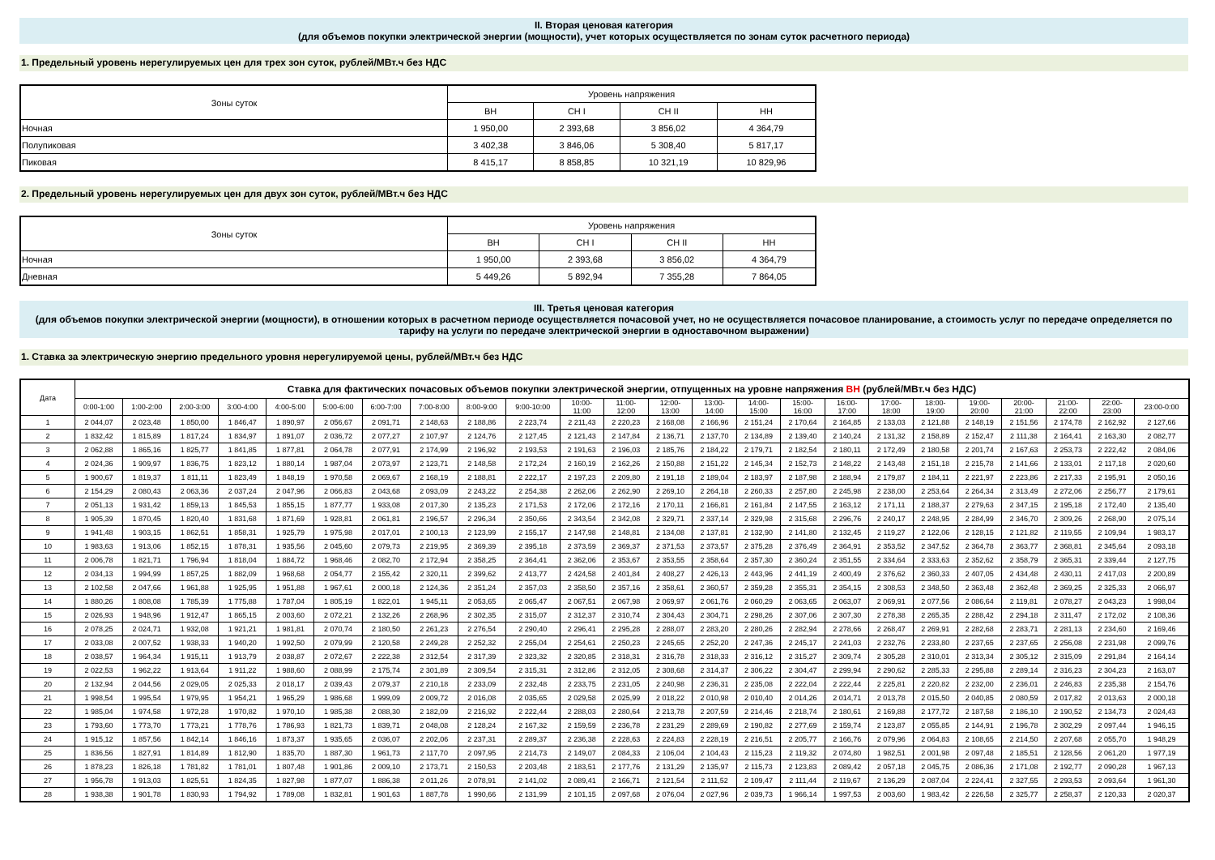II. Вторая ценовая категория
(для объемов покупки электрической энергии (мощности), учет которых осуществляется по зонам суток расчетного периода)
1. Предельный уровень нерегулируемых цен для трех зон суток, рублей/МВт.ч без НДС
| Зоны суток | Уровень напряжения | | | |
| --- | --- | --- | --- | --- |
| | ВН | СН I | СН II | НН |
| Ночная | 1 950,00 | 2 393,68 | 3 856,02 | 4 364,79 |
| Полупиковая | 3 402,38 | 3 846,06 | 5 308,40 | 5 817,17 |
| Пиковая | 8 415,17 | 8 858,85 | 10 321,19 | 10 829,96 |
2. Предельный уровень нерегулируемых цен для двух зон суток, рублей/МВт.ч без НДС
| Зоны суток | Уровень напряжения | | | |
| --- | --- | --- | --- | --- |
| | ВН | СН I | СН II | НН |
| Ночная | 1 950,00 | 2 393,68 | 3 856,02 | 4 364,79 |
| Дневная | 5 449,26 | 5 892,94 | 7 355,28 | 7 864,05 |
III. Третья ценовая категория
(для объемов покупки электрической энергии (мощности), в отношении которых в расчетном периоде осуществляется почасовой учет, но не осуществляется почасовое планирование, а стоимость услуг по передаче определяется по тарифу на услуги по передаче электрической энергии в одноставочном выражении)
1. Ставка за электрическую энергию предельного уровня нерегулируемой цены, рублей/МВт.ч без НДС
| Дата | Ставка для фактических почасовых объемов покупки электрической энергии, отпущенных на уровне напряжения ВН (рублей/МВт.ч без НДС) | | | | | | | | | | | | | | | | | | | | | | | |
| --- | --- | --- | --- | --- | --- | --- | --- | --- | --- | --- | --- | --- | --- | --- | --- | --- | --- | --- | --- | --- | --- | --- | --- | --- |
| | 0:00-1:00 | 1:00-2:00 | 2:00-3:00 | 3:00-4:00 | 4:00-5:00 | 5:00-6:00 | 6:00-7:00 | 7:00-8:00 | 8:00-9:00 | 9:00-10:00 | 10:00- 11:00 | 11:00- 12:00 | 12:00- 13:00 | 13:00- 14:00 | 14:00- 15:00 | 15:00- 16:00 | 16:00- 17:00 | 17:00- 18:00 | 18:00- 19:00 | 19:00- 20:00 | 20:00- 21:00 | 21:00- 22:00 | 22:00- 23:00 | 23:00-0:00 |
| 1 | 2 044,07 | 2 023,48 | 1 850,00 | 1 846,47 | 1 890,97 | 2 056,67 | 2 091,71 | 2 148,63 | 2 188,86 | 2 223,74 | 2 211,43 | 2 220,23 | 2 168,08 | 2 166,96 | 2 151,24 | 2 170,64 | 2 164,85 | 2 133,03 | 2 121,88 | 2 148,19 | 2 151,56 | 2 174,78 | 2 162,92 | 2 127,66 |
| 2 | 1 832,42 | 1 815,89 | 1 817,24 | 1 834,97 | 1 891,07 | 2 036,72 | 2 077,27 | 2 107,97 | 2 124,76 | 2 127,45 | 2 121,43 | 2 147,84 | 2 136,71 | 2 137,70 | 2 134,89 | 2 139,40 | 2 140,24 | 2 131,32 | 2 158,89 | 2 152,47 | 2 111,38 | 2 164,41 | 2 163,30 | 2 082,77 |
| 3 | 2 062,88 | 1 865,16 | 1 825,77 | 1 841,85 | 1 877,81 | 2 064,78 | 2 077,91 | 2 174,99 | 2 196,92 | 2 193,53 | 2 191,63 | 2 196,03 | 2 185,76 | 2 184,22 | 2 179,71 | 2 182,54 | 2 180,11 | 2 172,49 | 2 180,58 | 2 201,74 | 2 167,63 | 2 253,73 | 2 222,42 | 2 084,06 |
| 4 | 2 024,36 | 1 909,97 | 1 836,75 | 1 823,12 | 1 880,14 | 1 987,04 | 2 073,97 | 2 123,71 | 2 148,58 | 2 172,24 | 2 160,19 | 2 162,26 | 2 150,88 | 2 151,22 | 2 145,34 | 2 152,73 | 2 148,22 | 2 143,48 | 2 151,18 | 2 215,78 | 2 141,66 | 2 133,01 | 2 117,18 | 2 020,60 |
| 5 | 1 900,67 | 1 819,37 | 1 811,11 | 1 823,49 | 1 848,19 | 1 970,58 | 2 069,67 | 2 168,19 | 2 188,81 | 2 222,17 | 2 197,23 | 2 209,80 | 2 191,18 | 2 189,04 | 2 183,97 | 2 187,98 | 2 188,94 | 2 179,87 | 2 184,11 | 2 221,97 | 2 223,86 | 2 217,33 | 2 195,91 | 2 050,16 |
| 6 | 2 154,29 | 2 080,43 | 2 063,36 | 2 037,24 | 2 047,96 | 2 066,83 | 2 043,68 | 2 093,09 | 2 243,22 | 2 254,38 | 2 262,06 | 2 262,90 | 2 269,10 | 2 264,18 | 2 260,33 | 2 257,80 | 2 245,98 | 2 238,00 | 2 253,64 | 2 264,34 | 2 313,49 | 2 272,06 | 2 256,77 | 2 179,61 |
| 7 | 2 051,13 | 1 931,42 | 1 859,13 | 1 845,53 | 1 855,15 | 1 877,77 | 1 933,08 | 2 017,30 | 2 135,23 | 2 171,53 | 2 172,06 | 2 172,16 | 2 170,11 | 2 166,81 | 2 161,84 | 2 147,55 | 2 163,12 | 2 171,11 | 2 188,37 | 2 279,63 | 2 347,15 | 2 195,18 | 2 172,40 | 2 135,40 |
| 8 | 1 905,39 | 1 870,45 | 1 820,40 | 1 831,68 | 1 871,69 | 1 928,81 | 2 061,81 | 2 196,57 | 2 296,34 | 2 350,66 | 2 343,54 | 2 342,08 | 2 329,71 | 2 337,14 | 2 329,98 | 2 315,68 | 2 296,76 | 2 240,17 | 2 248,95 | 2 284,99 | 2 346,70 | 2 309,26 | 2 268,90 | 2 075,14 |
| 9 | 1 941,48 | 1 903,15 | 1 862,51 | 1 858,31 | 1 925,79 | 1 975,98 | 2 017,01 | 2 100,13 | 2 123,99 | 2 155,17 | 2 147,98 | 2 148,81 | 2 134,08 | 2 137,81 | 2 132,90 | 2 141,80 | 2 132,45 | 2 119,27 | 2 122,06 | 2 128,15 | 2 121,82 | 2 119,55 | 2 109,94 | 1 983,17 |
| 10 | 1 983,63 | 1 913,06 | 1 852,15 | 1 878,31 | 1 935,56 | 2 045,60 | 2 079,73 | 2 219,95 | 2 369,39 | 2 395,18 | 2 373,59 | 2 369,37 | 2 371,53 | 2 373,57 | 2 375,28 | 2 376,49 | 2 364,91 | 2 353,52 | 2 347,52 | 2 364,78 | 2 363,77 | 2 368,81 | 2 345,64 | 2 093,18 |
| 11 | 2 006,78 | 1 821,71 | 1 796,94 | 1 818,04 | 1 884,72 | 1 968,46 | 2 082,70 | 2 172,94 | 2 358,25 | 2 364,41 | 2 362,06 | 2 353,67 | 2 353,55 | 2 358,64 | 2 357,30 | 2 360,24 | 2 351,55 | 2 334,64 | 2 333,63 | 2 352,62 | 2 358,79 | 2 365,31 | 2 339,44 | 2 127,75 |
| 12 | 2 034,13 | 1 994,99 | 1 857,25 | 1 882,09 | 1 968,68 | 2 054,77 | 2 155,42 | 2 320,11 | 2 399,62 | 2 413,77 | 2 424,58 | 2 401,84 | 2 408,27 | 2 426,13 | 2 443,96 | 2 441,19 | 2 400,49 | 2 376,62 | 2 360,33 | 2 407,05 | 2 434,48 | 2 430,11 | 2 417,03 | 2 200,89 |
| 13 | 2 102,58 | 2 047,66 | 1 961,88 | 1 925,95 | 1 951,88 | 1 967,61 | 2 000,18 | 2 124,36 | 2 351,24 | 2 357,03 | 2 358,50 | 2 357,16 | 2 358,61 | 2 360,57 | 2 359,28 | 2 355,31 | 2 354,15 | 2 308,53 | 2 348,50 | 2 363,48 | 2 362,48 | 2 369,25 | 2 325,33 | 2 066,97 |
| 14 | 1 880,26 | 1 808,08 | 1 785,39 | 1 775,88 | 1 787,04 | 1 805,19 | 1 822,01 | 1 945,11 | 2 053,65 | 2 065,47 | 2 067,51 | 2 067,98 | 2 069,97 | 2 061,76 | 2 060,29 | 2 063,65 | 2 063,07 | 2 069,91 | 2 077,56 | 2 086,64 | 2 119,81 | 2 078,27 | 2 043,23 | 1 998,04 |
| 15 | 2 026,93 | 1 948,96 | 1 912,47 | 1 865,15 | 2 003,60 | 2 072,21 | 2 132,26 | 2 268,96 | 2 302,35 | 2 315,07 | 2 312,37 | 2 310,74 | 2 304,43 | 2 304,71 | 2 298,26 | 2 307,06 | 2 307,30 | 2 278,38 | 2 265,35 | 2 288,42 | 2 294,18 | 2 311,47 | 2 172,02 | 2 108,36 |
| 16 | 2 078,25 | 2 024,71 | 1 932,08 | 1 921,21 | 1 981,81 | 2 070,74 | 2 180,50 | 2 261,23 | 2 276,54 | 2 290,40 | 2 296,41 | 2 295,28 | 2 288,07 | 2 283,20 | 2 280,26 | 2 282,94 | 2 278,66 | 2 268,47 | 2 269,91 | 2 282,68 | 2 283,71 | 2 281,13 | 2 234,60 | 2 169,46 |
| 17 | 2 033,08 | 2 007,52 | 1 938,33 | 1 940,20 | 1 992,50 | 2 079,99 | 2 120,58 | 2 249,28 | 2 252,32 | 2 255,04 | 2 254,61 | 2 250,23 | 2 245,65 | 2 252,20 | 2 247,36 | 2 245,17 | 2 241,03 | 2 232,76 | 2 233,80 | 2 237,65 | 2 237,65 | 2 256,08 | 2 231,98 | 2 099,76 |
| 18 | 2 038,57 | 1 964,34 | 1 915,11 | 1 913,79 | 2 038,87 | 2 072,67 | 2 222,38 | 2 312,54 | 2 317,39 | 2 323,32 | 2 320,85 | 2 318,31 | 2 316,78 | 2 318,33 | 2 316,12 | 2 315,27 | 2 309,74 | 2 305,28 | 2 310,01 | 2 313,34 | 2 305,12 | 2 315,09 | 2 291,84 | 2 164,14 |
| 19 | 2 022,53 | 1 962,22 | 1 913,64 | 1 911,22 | 1 988,60 | 2 088,99 | 2 175,74 | 2 301,89 | 2 309,54 | 2 315,31 | 2 312,86 | 2 312,05 | 2 308,68 | 2 314,37 | 2 306,22 | 2 304,47 | 2 299,94 | 2 290,62 | 2 285,33 | 2 295,88 | 2 289,14 | 2 316,23 | 2 304,23 | 2 163,07 |
| 20 | 2 132,94 | 2 044,56 | 2 029,05 | 2 025,33 | 2 018,17 | 2 039,43 | 2 079,37 | 2 210,18 | 2 233,09 | 2 232,48 | 2 233,75 | 2 231,05 | 2 240,98 | 2 236,31 | 2 235,08 | 2 222,04 | 2 222,44 | 2 225,81 | 2 220,82 | 2 232,00 | 2 236,01 | 2 246,83 | 2 235,38 | 2 154,76 |
| 21 | 1 998,54 | 1 995,54 | 1 979,95 | 1 954,21 | 1 965,29 | 1 986,68 | 1 999,09 | 2 009,72 | 2 016,08 | 2 035,65 | 2 029,58 | 2 025,99 | 2 018,22 | 2 010,98 | 2 010,40 | 2 014,26 | 2 014,71 | 2 013,78 | 2 015,50 | 2 040,85 | 2 080,59 | 2 017,82 | 2 013,63 | 2 000,18 |
| 22 | 1 985,04 | 1 974,58 | 1 972,28 | 1 970,82 | 1 970,10 | 1 985,38 | 2 088,30 | 2 182,09 | 2 216,92 | 2 222,44 | 2 288,03 | 2 280,64 | 2 213,78 | 2 207,59 | 2 214,46 | 2 218,74 | 2 180,61 | 2 169,88 | 2 177,72 | 2 187,58 | 2 186,10 | 2 190,52 | 2 134,73 | 2 024,43 |
| 23 | 1 793,60 | 1 773,70 | 1 773,21 | 1 778,76 | 1 786,93 | 1 821,73 | 1 839,71 | 2 048,08 | 2 128,24 | 2 167,32 | 2 159,59 | 2 236,78 | 2 231,29 | 2 289,69 | 2 190,82 | 2 277,69 | 2 159,74 | 2 123,87 | 2 055,85 | 2 144,91 | 2 196,78 | 2 302,29 | 2 097,44 | 1 946,15 |
| 24 | 1 915,12 | 1 857,56 | 1 842,14 | 1 846,16 | 1 873,37 | 1 935,65 | 2 036,07 | 2 202,06 | 2 237,31 | 2 289,37 | 2 236,38 | 2 228,63 | 2 224,83 | 2 228,19 | 2 216,51 | 2 205,77 | 2 166,76 | 2 079,96 | 2 064,83 | 2 108,65 | 2 214,50 | 2 207,68 | 2 055,70 | 1 948,29 |
| 25 | 1 836,56 | 1 827,91 | 1 814,89 | 1 812,90 | 1 835,70 | 1 887,30 | 1 961,73 | 2 117,70 | 2 097,95 | 2 214,73 | 2 149,07 | 2 084,33 | 2 106,04 | 2 104,43 | 2 115,23 | 2 119,32 | 2 074,80 | 1 982,51 | 2 001,98 | 2 097,48 | 2 185,51 | 2 128,56 | 2 061,20 | 1 977,19 |
| 26 | 1 878,23 | 1 826,18 | 1 781,82 | 1 781,01 | 1 807,48 | 1 901,86 | 2 009,10 | 2 173,71 | 2 150,53 | 2 203,48 | 2 183,51 | 2 177,76 | 2 131,29 | 2 135,97 | 2 115,73 | 2 123,83 | 2 089,42 | 2 057,18 | 2 045,75 | 2 086,36 | 2 171,08 | 2 192,77 | 2 090,28 | 1 967,13 |
| 27 | 1 956,78 | 1 913,03 | 1 825,51 | 1 824,35 | 1 827,98 | 1 877,07 | 1 886,38 | 2 011,26 | 2 078,91 | 2 141,02 | 2 089,41 | 2 166,71 | 2 121,54 | 2 111,52 | 2 109,47 | 2 111,44 | 2 119,67 | 2 136,29 | 2 087,04 | 2 224,41 | 2 327,55 | 2 293,53 | 2 093,64 | 1 961,30 |
| 28 | 1 938,38 | 1 901,78 | 1 830,93 | 1 794,92 | 1 789,08 | 1 832,81 | 1 901,63 | 1 887,78 | 1 990,66 | 2 131,99 | 2 101,15 | 2 097,68 | 2 076,04 | 2 027,96 | 2 039,73 | 1 966,14 | 1 997,53 | 2 003,60 | 1 983,42 | 2 226,58 | 2 325,77 | 2 258,37 | 2 120,33 | 2 020,37 |